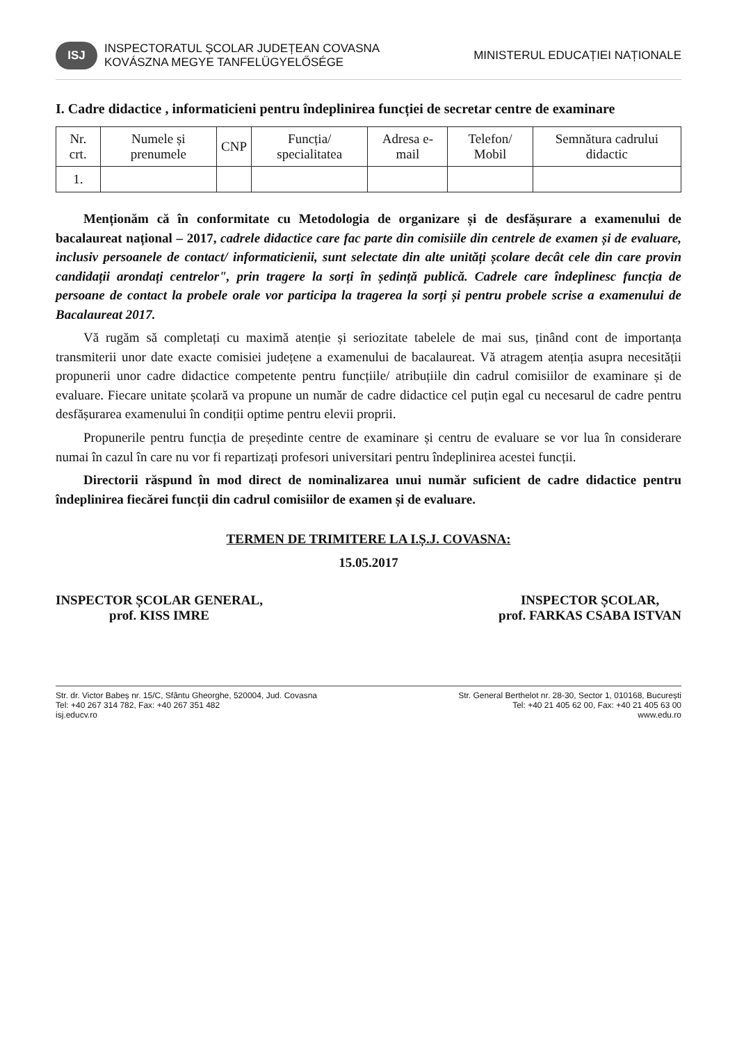ISJ INSPECTORATUL ȘCOLAR JUDEȚEAN COVASNA
KOVÁSZNA MEGYE TANFELÜGYELŐSÉGE
MINISTERUL EDUCAȚIEI NAȚIONALE
I. Cadre didactice , informaticieni pentru îndeplinirea funcției de secretar centre de examinare
| Nr. crt. | Numele și prenumele | CNP | Funcția/ specialitatea | Adresa e-mail | Telefon/ Mobil | Semnătura cadrului didactic |
| --- | --- | --- | --- | --- | --- | --- |
| 1. | | | | | | |
Menționăm că în conformitate cu Metodologia de organizare și de desfășurare a examenului de bacalaureat național – 2017, cadrele didactice care fac parte din comisiile din centrele de examen și de evaluare, inclusiv persoanele de contact/ informaticienii, sunt selectate din alte unități școlare decât cele din care provin candidații arondați centrelor", prin tragere la sorți în ședință publică. Cadrele care îndeplinesc funcția de persoane de contact la probele orale vor participa la tragerea la sorți și pentru probele scrise a examenului de Bacalaureat 2017.
Vă rugăm să completați cu maximă atenție și seriozitate tabelele de mai sus, ținând cont de importanța transmiterii unor date exacte comisiei județene a examenului de bacalaureat. Vă atragem atenția asupra necesității propunerii unor cadre didactice competente pentru funcțiile/ atribuțiile din cadrul comisiilor de examinare și de evaluare. Fiecare unitate școlară va propune un număr de cadre didactice cel puțin egal cu necesarul de cadre pentru desfășurarea examenului în condiții optime pentru elevii proprii.
Propunerile pentru funcția de președinte centre de examinare și centru de evaluare se vor lua în considerare numai în cazul în care nu vor fi repartizați profesori universitari pentru îndeplinirea acestei funcții.
Directorii răspund în mod direct de nominalizarea unui număr suficient de cadre didactice pentru îndeplinirea fiecărei funcții din cadrul comisiilor de examen și de evaluare.
TERMEN DE TRIMITERE LA I.Ș.J. COVASNA:
15.05.2017
INSPECTOR ȘCOLAR GENERAL,
prof. KISS IMRE
INSPECTOR ȘCOLAR,
prof. FARKAS CSABA ISTVAN
Str. dr. Victor Babeș nr. 15/C, Sfântu Gheorghe, 520004, Jud. Covasna
Tel: +40 267 314 782, Fax: +40 267 351 482
isj.educv.ro
Str. General Berthelot nr. 28-30, Sector 1, 010168, București
Tel: +40 21 405 62 00, Fax: +40 21 405 63 00
www.edu.ro